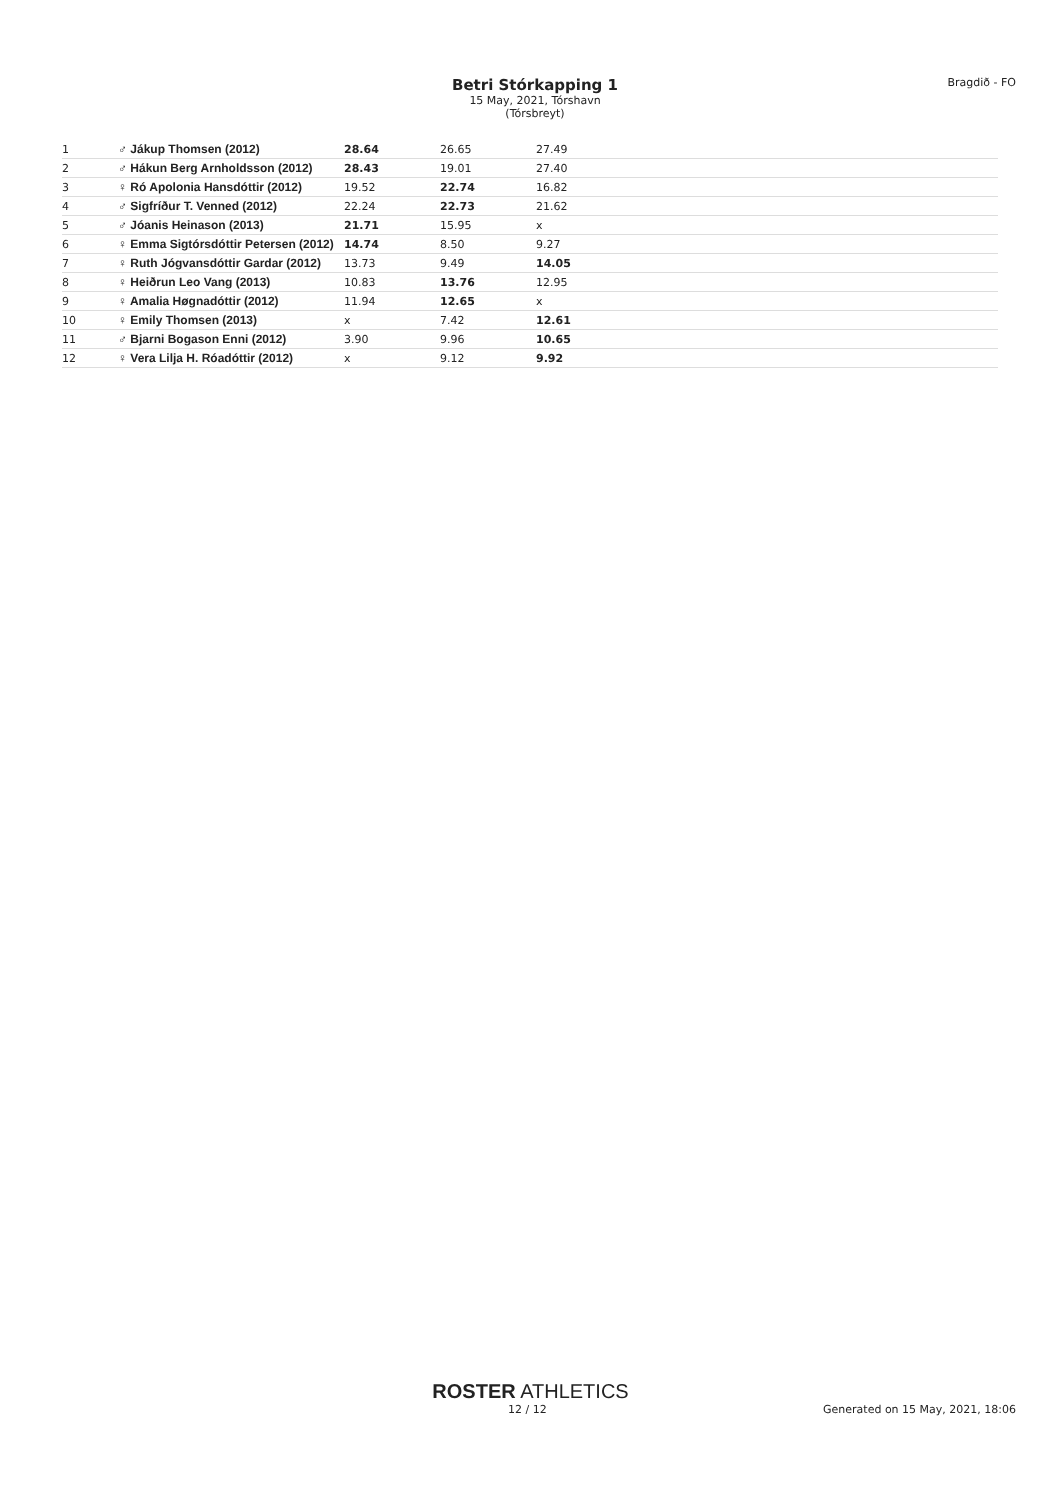Betri Stórkapping 1
15 May, 2021, Tórshavn (Tórsbreyt)
Bragdið - FO
| 1 | ♂ Jákup Thomsen (2012) | 28.64 | 26.65 | 27.49 | |
| 2 | ♂ Hákun Berg Arnholdsson (2012) | 28.43 | 19.01 | 27.40 | |
| 3 | ♀ Ró Apolonia Hansdóttir (2012) | 19.52 | 22.74 | 16.82 | |
| 4 | ♂ Sigfríður T. Venned (2012) | 22.24 | 22.73 | 21.62 | |
| 5 | ♂ Jóanis Heinason (2013) | 21.71 | 15.95 | x | |
| 6 | ♀ Emma Sigtórsdóttir Petersen (2012) | 14.74 | 8.50 | 9.27 | |
| 7 | ♀ Ruth Jógvansdóttir Gardar (2012) | 13.73 | 9.49 | 14.05 | |
| 8 | ♀ Heiðrun Leo Vang (2013) | 10.83 | 13.76 | 12.95 | |
| 9 | ♀ Amalia Høgnadóttir (2012) | 11.94 | 12.65 | x | |
| 10 | ♀ Emily Thomsen (2013) | x | 7.42 | 12.61 | |
| 11 | ♂ Bjarni Bogason Enni (2012) | 3.90 | 9.96 | 10.65 | |
| 12 | ♀ Vera Lilja H. Róadóttir (2012) | x | 9.12 | 9.92 | |
ROSTER ATHLETICS
12 / 12 Generated on 15 May, 2021, 18:06